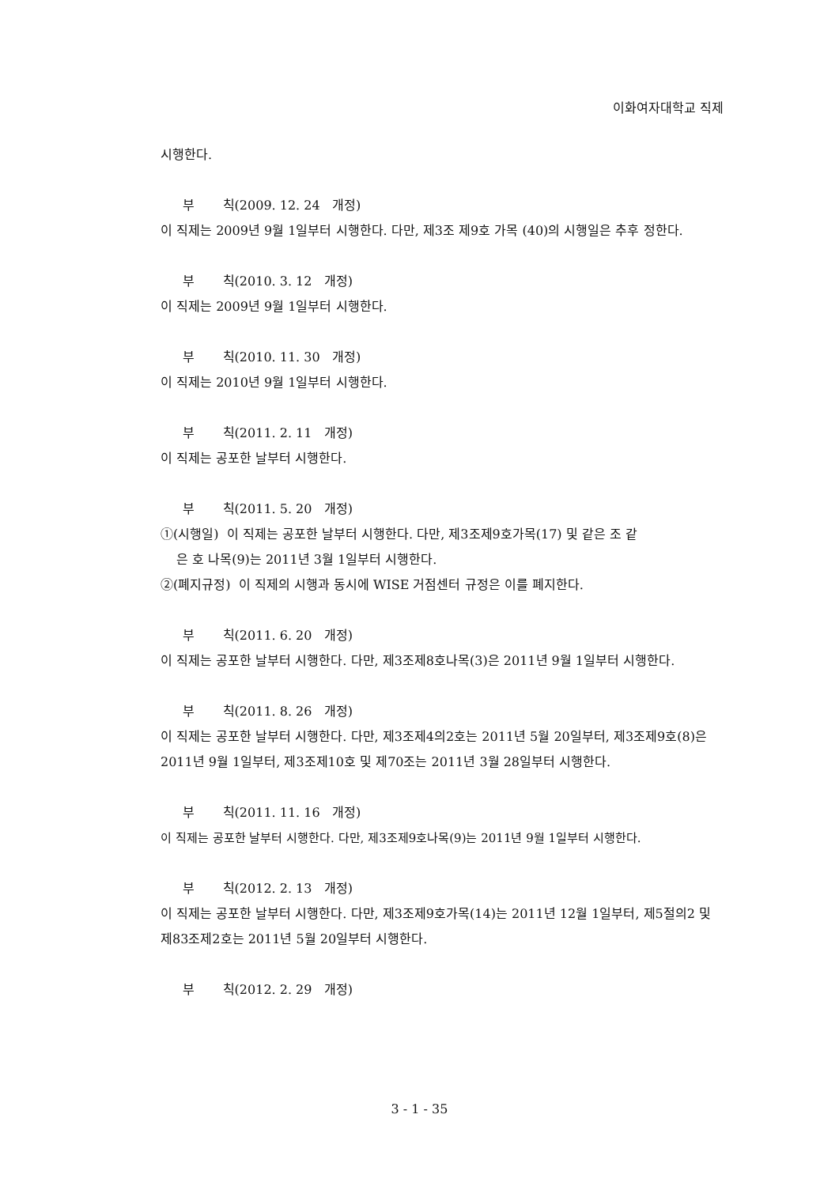이화여자대학교 직제
시행한다.
부 칙(2009. 12. 24 개정)
이 직제는 2009년 9월 1일부터 시행한다. 다만, 제3조 제9호 가목 (40)의 시행일은 추후 정한다.
부 칙(2010. 3. 12 개정)
이 직제는 2009년 9월 1일부터 시행한다.
부 칙(2010. 11. 30 개정)
이 직제는 2010년 9월 1일부터 시행한다.
부 칙(2011. 2. 11 개정)
이 직제는 공포한 날부터 시행한다.
부 칙(2011. 5. 20 개정)
①(시행일) 이 직제는 공포한 날부터 시행한다. 다만, 제3조제9호가목(17) 및 같은 조 같
은 호 나목(9)는 2011년 3월 1일부터 시행한다.
②(폐지규정) 이 직제의 시행과 동시에 WISE 거점센터 규정은 이를 폐지한다.
부 칙(2011. 6. 20 개정)
이 직제는 공포한 날부터 시행한다. 다만, 제3조제8호나목(3)은 2011년 9월 1일부터 시행한다.
부 칙(2011. 8. 26 개정)
이 직제는 공포한 날부터 시행한다. 다만, 제3조제4의2호는 2011년 5월 20일부터, 제3조제9호(8)은 2011년 9월 1일부터, 제3조제10호 및 제70조는 2011년 3월 28일부터 시행한다.
부 칙(2011. 11. 16 개정)
이 직제는 공포한 날부터 시행한다. 다만, 제3조제9호나목(9)는 2011년 9월 1일부터 시행한다.
부 칙(2012. 2. 13 개정)
이 직제는 공포한 날부터 시행한다. 다만, 제3조제9호가목(14)는 2011년 12월 1일부터, 제5절의2 및 제83조제2호는 2011년 5월 20일부터 시행한다.
부 칙(2012. 2. 29 개정)
3 - 1 - 35